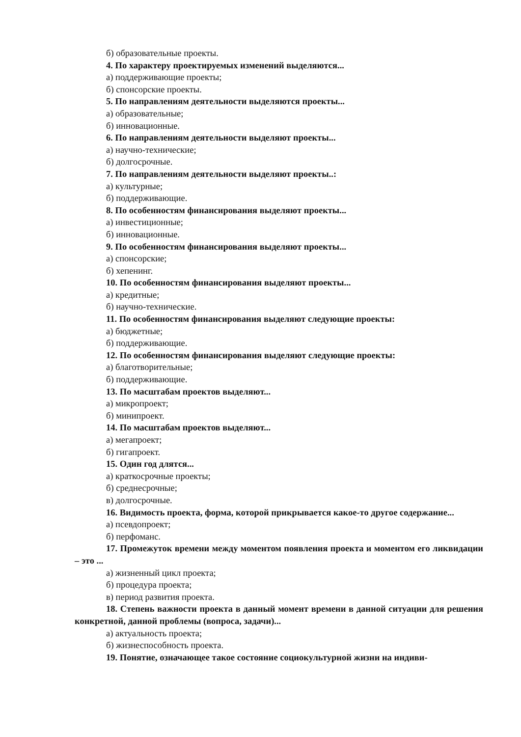б) образовательные проекты.
4. По характеру проектируемых изменений выделяются...
а) поддерживающие проекты;
б) спонсорские проекты.
5. По направлениям деятельности выделяются проекты...
а) образовательные;
б) инновационные.
6. По направлениям деятельности выделяют проекты...
а) научно-технические;
б) долгосрочные.
7. По направлениям деятельности выделяют проекты..:
а) культурные;
б) поддерживающие.
8. По особенностям финансирования выделяют проекты...
а) инвестиционные;
б) инновационные.
9. По особенностям финансирования выделяют проекты...
а) спонсорские;
б) хепенинг.
10. По особенностям финансирования выделяют проекты...
а) кредитные;
б) научно-технические.
11. По особенностям финансирования выделяют следующие проекты:
а) бюджетные;
б) поддерживающие.
12. По особенностям финансирования выделяют следующие проекты:
а) благотворительные;
б) поддерживающие.
13. По масштабам проектов выделяют...
а) микропроект;
б) минипроект.
14. По масштабам проектов выделяют...
а) мегапроект;
б) гигапроект.
15. Один год длятся...
а) краткосрочные проекты;
б) среднесрочные;
в) долгосрочные.
16. Видимость проекта, форма, которой прикрывается какое-то другое содержание...
а) псевдопроект;
б) перфоманс.
17. Промежуток времени между моментом появления проекта и моментом его ликвидации – это ...
а) жизненный цикл проекта;
б) процедура проекта;
в) период развития проекта.
18. Степень важности проекта в данный момент времени в данной ситуации для решения конкретной, данной проблемы (вопроса, задачи)...
а) актуальность проекта;
б) жизнеспособность проекта.
19. Понятие, означающее такое состояние социокультурной жизни на индиви-